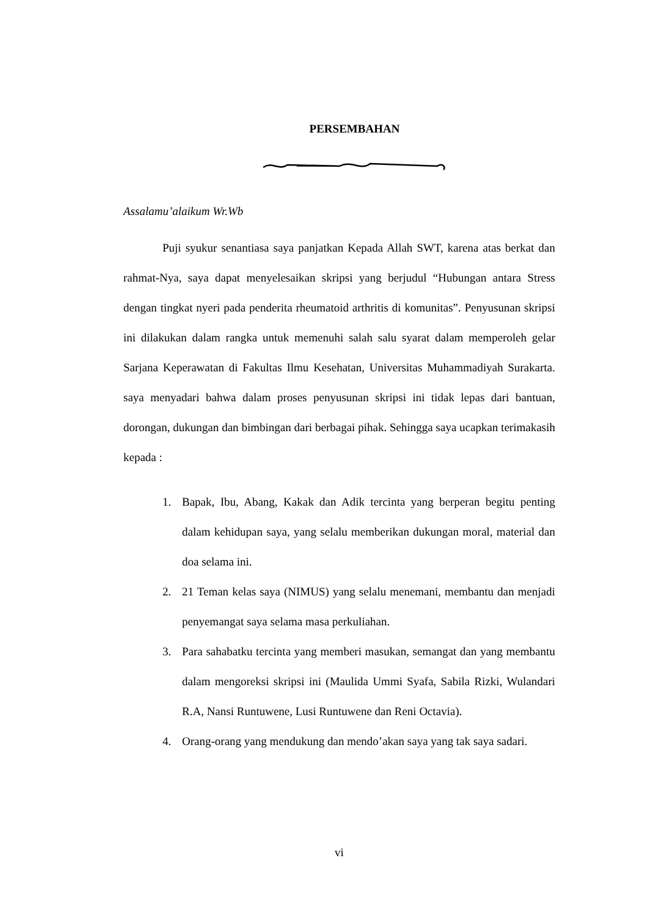PERSEMBAHAN
Assalamu’alaikum Wr.Wb
Puji syukur senantiasa saya panjatkan Kepada Allah SWT, karena atas berkat dan rahmat-Nya, saya dapat menyelesaikan skripsi yang berjudul “Hubungan antara Stress dengan tingkat nyeri pada penderita rheumatoid arthritis di komunitas”. Penyusunan skripsi ini dilakukan dalam rangka untuk memenuhi salah salu syarat dalam memperoleh gelar Sarjana Keperawatan di Fakultas Ilmu Kesehatan, Universitas Muhammadiyah Surakarta. saya menyadari bahwa dalam proses penyusunan skripsi ini tidak lepas dari bantuan, dorongan, dukungan dan bimbingan dari berbagai pihak. Sehingga saya ucapkan terimakasih kepada :
1. Bapak, Ibu, Abang, Kakak dan Adik tercinta yang berperan begitu penting dalam kehidupan saya, yang selalu memberikan dukungan moral, material dan doa selama ini.
2. 21 Teman kelas saya (NIMUS) yang selalu menemani, membantu dan menjadi penyemangat saya selama masa perkuliahan.
3. Para sahabatku tercinta yang memberi masukan, semangat dan yang membantu dalam mengoreksi skripsi ini (Maulida Ummi Syafa, Sabila Rizki, Wulandari R.A, Nansi Runtuwene, Lusi Runtuwene dan Reni Octavia).
4. Orang-orang yang mendukung dan mendo’akan saya yang tak saya sadari.
vi